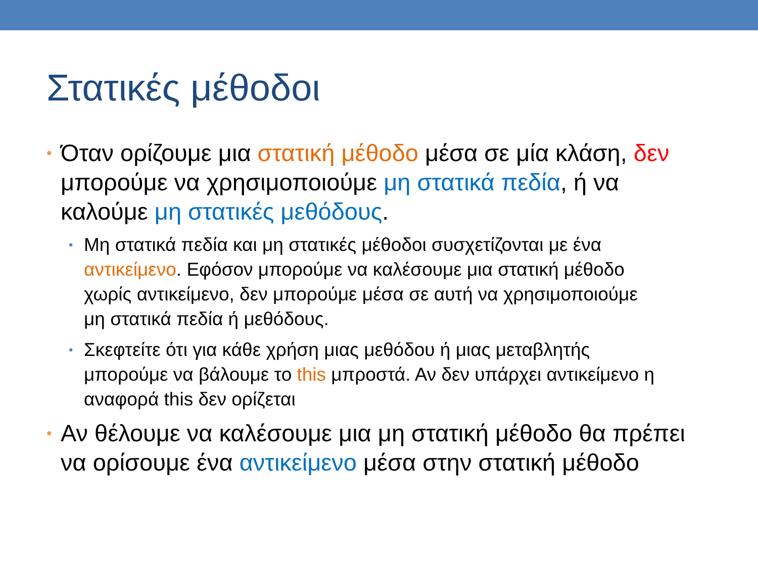Στατικές μέθοδοι
• Όταν ορίζουμε μια στατική μέθοδο μέσα σε μία κλάση, δεν μπορούμε να χρησιμοποιούμε μη στατικά πεδία, ή να καλούμε μη στατικές μεθόδους.
• Μη στατικά πεδία και μη στατικές μέθοδοι συσχετίζονται με ένα αντικείμενο. Εφόσον μπορούμε να καλέσουμε μια στατική μέθοδο χωρίς αντικείμενο, δεν μπορούμε μέσα σε αυτή να χρησιμοποιούμε μη στατικά πεδία ή μεθόδους.
• Σκεφτείτε ότι για κάθε χρήση μιας μεθόδου ή μιας μεταβλητής μπορούμε να βάλουμε το this μπροστά. Αν δεν υπάρχει αντικείμενο η αναφορά this δεν ορίζεται
• Αν θέλουμε να καλέσουμε μια μη στατική μέθοδο θα πρέπει να ορίσουμε ένα αντικείμενο μέσα στην στατική μέθοδο